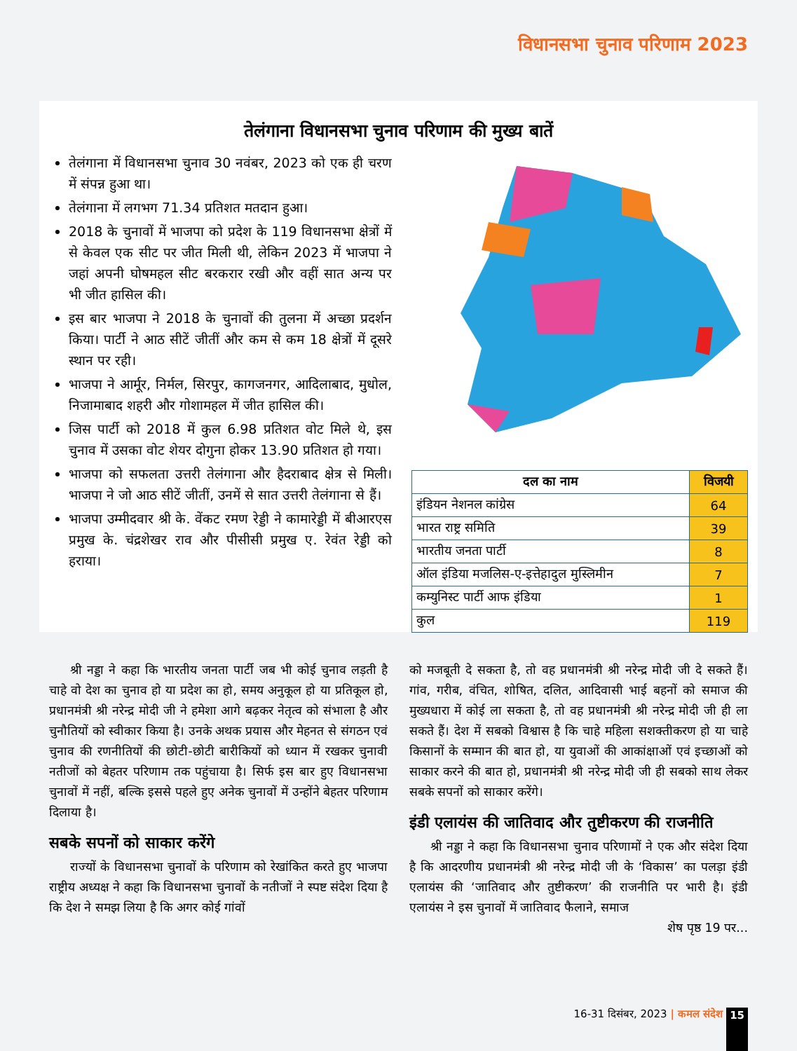विधानसभा चुनाव परिणाम 2023
तेलंगाना विधानसभा चुनाव परिणाम की मुख्य बातें
तेलंगाना में विधानसभा चुनाव 30 नवंबर, 2023 को एक ही चरण में संपन्न हुआ था।
तेलंगाना में लगभग 71.34 प्रतिशत मतदान हुआ।
2018 के चुनावों में भाजपा को प्रदेश के 119 विधानसभा क्षेत्रों में से केवल एक सीट पर जीत मिली थी, लेकिन 2023 में भाजपा ने जहां अपनी घोषमहल सीट बरकरार रखी और वहीं सात अन्य पर भी जीत हासिल की।
इस बार भाजपा ने 2018 के चुनावों की तुलना में अच्छा प्रदर्शन किया। पार्टी ने आठ सीटें जीतीं और कम से कम 18 क्षेत्रों में दूसरे स्थान पर रही।
भाजपा ने आर्मूर, निर्मल, सिरपुर, कागजनगर, आदिलाबाद, मुधोल, निजामाबाद शहरी और गोशामहल में जीत हासिल की।
जिस पार्टी को 2018 में कुल 6.98 प्रतिशत वोट मिले थे, इस चुनाव में उसका वोट शेयर दोगुना होकर 13.90 प्रतिशत हो गया।
भाजपा को सफलता उत्तरी तेलंगाना और हैदराबाद क्षेत्र से मिली। भाजपा ने जो आठ सीटें जीतीं, उनमें से सात उत्तरी तेलंगाना से हैं।
भाजपा उम्मीदवार श्री के. वेंकट रमण रेड्डी ने कामारेड्डी में बीआरएस प्रमुख के. चंद्रशेखर राव और पीसीसी प्रमुख ए. रेवंत रेड्डी को हराया।
| दल का नाम | विजयी |
| --- | --- |
| इंडियन नेशनल कांग्रेस | 64 |
| भारत राष्ट्र समिति | 39 |
| भारतीय जनता पार्टी | 8 |
| ऑल इंडिया मजलिस-ए-इत्तेहादुल मुस्लिमीन | 7 |
| कम्युनिस्ट पार्टी आफ इंडिया | 1 |
| कुल | 119 |
श्री नड्डा ने कहा कि भारतीय जनता पार्टी जब भी कोई चुनाव लड़ती है चाहे वो देश का चुनाव हो या प्रदेश का हो, समय अनुकूल हो या प्रतिकूल हो, प्रधानमंत्री श्री नरेन्द्र मोदी जी ने हमेशा आगे बढ़कर नेतृत्व को संभाला है और चुनौतियों को स्वीकार किया है। उनके अथक प्रयास और मेहनत से संगठन एवं चुनाव की रणनीतियों की छोटी-छोटी बारीकियों को ध्यान में रखकर चुनावी नतीजों को बेहतर परिणाम तक पहुंचाया है। सिर्फ इस बार हुए विधानसभा चुनावों में नहीं, बल्कि इससे पहले हुए अनेक चुनावों में उन्होंने बेहतर परिणाम दिलाया है।
सबके सपनों को साकार करेंगे
राज्यों के विधानसभा चुनावों के परिणाम को रेखांकित करते हुए भाजपा राष्ट्रीय अध्यक्ष ने कहा कि विधानसभा चुनावों के नतीजों ने स्पष्ट संदेश दिया है कि देश ने समझ लिया है कि अगर कोई गांवों
को मजबूती दे सकता है, तो वह प्रधानमंत्री श्री नरेन्द्र मोदी जी दे सकते हैं। गांव, गरीब, वंचित, शोषित, दलित, आदिवासी भाई बहनों को समाज की मुख्यधारा में कोई ला सकता है, तो वह प्रधानमंत्री श्री नरेन्द्र मोदी जी ही ला सकते हैं। देश में सबको विश्वास है कि चाहे महिला सशक्तीकरण हो या चाहे किसानों के सम्मान की बात हो, या युवाओं की आकांक्षाओं एवं इच्छाओं को साकार करने की बात हो, प्रधानमंत्री श्री नरेन्द्र मोदी जी ही सबको साथ लेकर सबके सपनों को साकार करेंगे।
इंडी एलायंस की जातिवाद और तुष्टीकरण की राजनीति
श्री नड्डा ने कहा कि विधानसभा चुनाव परिणामों ने एक और संदेश दिया है कि आदरणीय प्रधानमंत्री श्री नरेन्द्र मोदी जी के ‘विकास’ का पलड़ा इंडी एलायंस की ‘जातिवाद और तुष्टीकरण’ की राजनीति पर भारी है। इंडी एलायंस ने इस चुनावों में जातिवाद फैलाने, समाज
शेष पृष्ठ 19 पर...
16-31 दिसंबर, 2023 | कमल संदेश 15